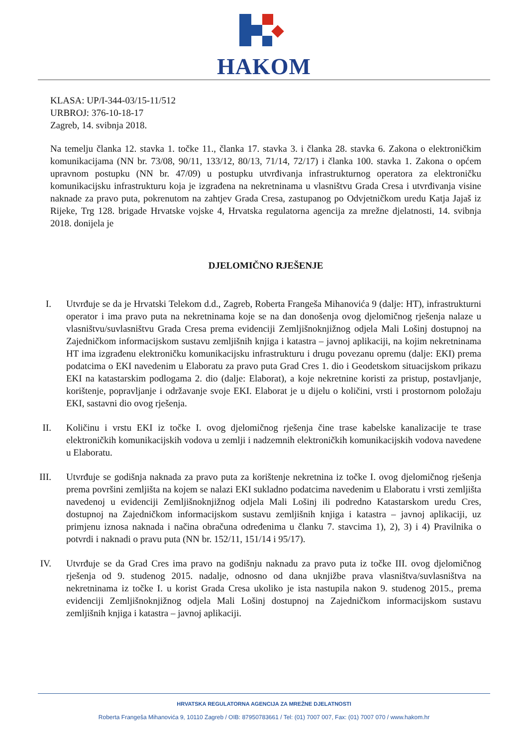HAKOM
KLASA: UP/I-344-03/15-11/512
URBROJ: 376-10-18-17
Zagreb, 14. svibnja 2018.
Na temelju članka 12. stavka 1. točke 11., članka 17. stavka 3. i članka 28. stavka 6. Zakona o elektroničkim komunikacijama (NN br. 73/08, 90/11, 133/12, 80/13, 71/14, 72/17) i članka 100. stavka 1. Zakona o općem upravnom postupku (NN br. 47/09) u postupku utvrđivanja infrastrukturnog operatora za elektroničku komunikacijsku infrastrukturu koja je izgrađena na nekretninama u vlasništvu Grada Cresa i utvrđivanja visine naknade za pravo puta, pokrenutom na zahtjev Grada Cresa, zastupanog po Odvjetničkom uredu Katja Jajaš iz Rijeke, Trg 128. brigade Hrvatske vojske 4, Hrvatska regulatorna agencija za mrežne djelatnosti, 14. svibnja 2018. donijela je
DJELOMIČNO RJEŠENJE
I. Utvrđuje se da je Hrvatski Telekom d.d., Zagreb, Roberta Frangeša Mihanovića 9 (dalje: HT), infrastrukturni operator i ima pravo puta na nekretninama koje se na dan donošenja ovog djelomičnog rješenja nalaze u vlasništvu/suvlasništvu Grada Cresa prema evidenciji Zemljišnoknjižnog odjela Mali Lošinj dostupnoj na Zajedničkom informacijskom sustavu zemljišnih knjiga i katastra – javnoj aplikaciji, na kojim nekretninama HT ima izgrađenu elektroničku komunikacijsku infrastrukturu i drugu povezanu opremu (dalje: EKI) prema podatcima o EKI navedenim u Elaboratu za pravo puta Grad Cres 1. dio i Geodetskom situacijskom prikazu EKI na katastarskim podlogama 2. dio (dalje: Elaborat), a koje nekretnine koristi za pristup, postavljanje, korištenje, popravljanje i održavanje svoje EKI. Elaborat je u dijelu o količini, vrsti i prostornom položaju EKI, sastavni dio ovog rješenja.
II.
Količinu i vrstu EKI iz točke I. ovog djelomičnog rješenja čine trase kabelske kanalizacije te trase elektroničkih komunikacijskih vodova u zemlji i nadzemnih elektroničkih komunikacijskih vodova navedene u Elaboratu.
III.
Utvrđuje se godišnja naknada za pravo puta za korištenje nekretnina iz točke I. ovog djelomičnog rješenja prema površini zemljišta na kojem se nalazi EKI sukladno podatcima navedenim u Elaboratu i vrsti zemljišta navedenoj u evidenciji Zemljišnoknjižnog odjela Mali Lošinj ili podredno Katastarskom uredu Cres, dostupnoj na Zajedničkom informacijskom sustavu zemljišnih knjiga i katastra – javnoj aplikaciji, uz primjenu iznosa naknada i načina obračuna određenima u članku 7. stavcima 1), 2), 3) i 4) Pravilnika o potvrdi i naknadi o pravu puta (NN br. 152/11, 151/14 i 95/17).
IV.
Utvrđuje se da Grad Cres ima pravo na godišnju naknadu za pravo puta iz točke III. ovog djelomičnog rješenja od 9. studenog 2015. nadalje, odnosno od dana uknjižbe prava vlasništva/suvlasništva na nekretninama iz točke I. u korist Grada Cresa ukoliko je ista nastupila nakon 9. studenog 2015., prema evidenciji Zemljišnoknjižnog odjela Mali Lošinj dostupnoj na Zajedničkom informacijskom sustavu zemljišnih knjiga i katastra – javnoj aplikaciji.
HRVATSKA REGULATORNA AGENCIJA ZA MREŽNE DJELATNOSTI
Roberta Frangeša Mihanovića 9, 10110 Zagreb / OIB: 87950783661 / Tel: (01) 7007 007, Fax: (01) 7007 070 / www.hakom.hr